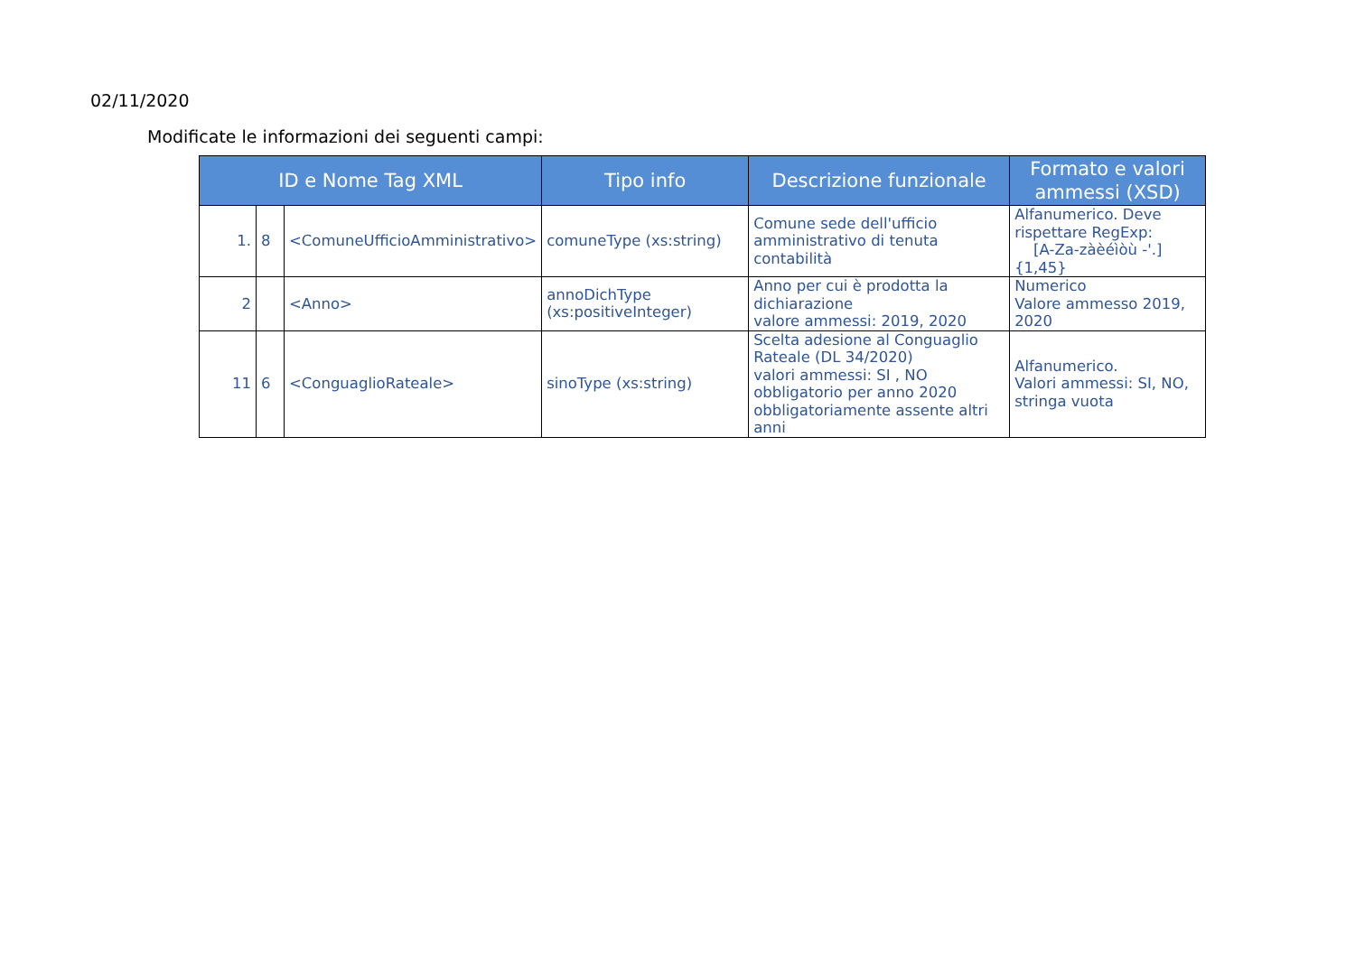02/11/2020
Modificate le informazioni dei seguenti campi:
| ID e Nome Tag XML | | | Tipo info | Descrizione funzionale | Formato e valori ammessi (XSD) |
| --- | --- | --- | --- | --- | --- |
| 1. | 8 | <ComuneUfficioAmministrativo> | comuneType (xs:string) | Comune sede dell'ufficio amministrativo di tenuta contabilità | Alfanumerico. Deve rispettare RegExp: [A-Za-zàèéìòù -'.]{1,45} |
| 2 | | <Anno> | annoDichType (xs:positiveInteger) | Anno per cui è prodotta la dichiarazione valore ammessi: 2019, 2020 | Numerico Valore ammesso 2019, 2020 |
| 11 | 6 | <ConguaglioRateale> | sinoType (xs:string) | Scelta adesione al Conguaglio Rateale (DL 34/2020) valori ammessi: SI , NO obbligatorio per anno 2020 obbligatoriamente assente altri anni | Alfanumerico. Valori ammessi: SI, NO, stringa vuota |